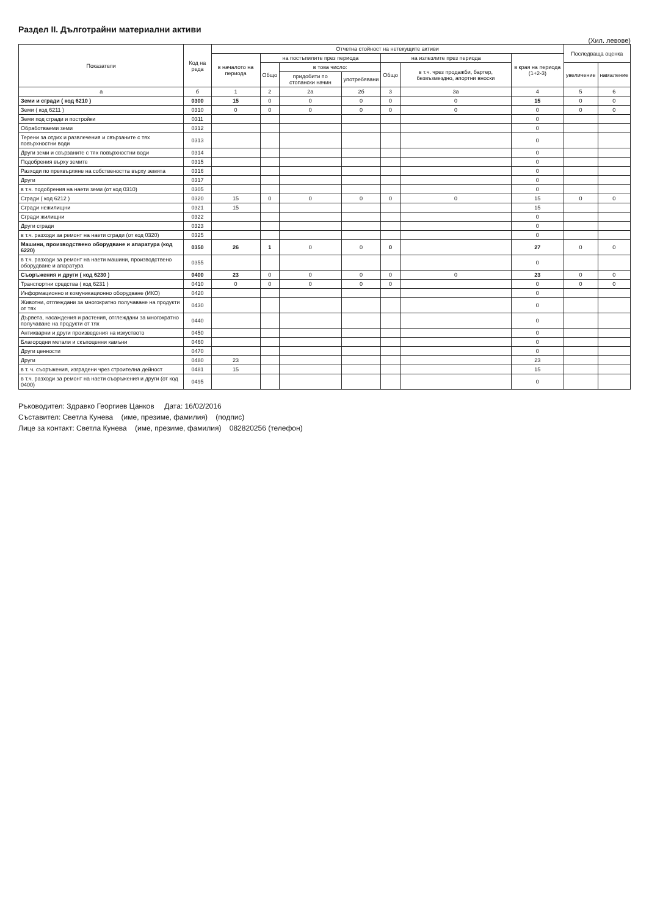Раздел II. Дълготрайни материални активи
(Хил. левове)
| Показатели | Код на реда | Отчетна стойност на нетекущите активи | | | | | | | Последваща оценка | |
| --- | --- | --- | --- | --- | --- | --- | --- | --- | --- | --- |
| | | в началото на периода | на постъпилите през периода | | | на излезлите през периода | | в края на периода (1+2-3) | | |
| | | | Общо | в това число: | | Общо | в т.ч. чрез продажби, бартер, безвъзмездно, апортни вноски | | увеличение | намаление |
| | | | | придобити по стопански начин | употребявани | | | | | |
| а | б | 1 | 2 | 2а | 2б | 3 | 3а | 4 | 5 | 6 |
| Земи и сгради ( код 6210 ) | 0300 | 15 | 0 | 0 | 0 | 0 | 0 | 15 | 0 | 0 |
| Земи ( код 6211 ) | 0310 | 0 | 0 | 0 | 0 | 0 | 0 | 0 | 0 | 0 |
| Земи под сгради и постройки | 0311 | | | | | | | 0 | | |
| Обработваеми земи | 0312 | | | | | | | 0 | | |
| Терени за отдих и развлечения и свързаните с тях повърхностни води | 0313 | | | | | | | 0 | | |
| Други земи и свързаните с тях повърхностни води | 0314 | | | | | | | 0 | | |
| Подобрения върху земите | 0315 | | | | | | | 0 | | |
| Разходи по прехвърляне на собствеността върху земята | 0316 | | | | | | | 0 | | |
| Други | 0317 | | | | | | | 0 | | |
| в т.ч. подобрения на наети земи (от код 0310) | 0305 | | | | | | | 0 | | |
| Сгради ( код 6212 ) | 0320 | 15 | 0 | 0 | 0 | 0 | 0 | 15 | 0 | 0 |
| Сгради нежилищни | 0321 | 15 | | | | | | 15 | | |
| Сгради жилищни | 0322 | | | | | | | 0 | | |
| Други сгради | 0323 | | | | | | | 0 | | |
| в т.ч. разходи за ремонт на наети сгради (от код 0320) | 0325 | | | | | | | 0 | | |
| Машини, производствено оборудване и апаратура (код 6220) | 0350 | 26 | 1 | 0 | 0 | 0 | | 27 | 0 | 0 |
| в т.ч. разходи за ремонт на наети машини, производствено оборудване и апаратура | 0355 | | | | | | | 0 | | |
| Съоръжения и други ( код 6230 ) | 0400 | 23 | 0 | 0 | 0 | 0 | 0 | 23 | 0 | 0 |
| Транспортни средства ( код 6231 ) | 0410 | 0 | 0 | 0 | 0 | 0 | | 0 | 0 | 0 |
| Информационно и комуникационно оборудване (ИКО) | 0420 | | | | | | | 0 | | |
| Животни, отглеждани за многократно получаване на продукти от тях | 0430 | | | | | | | 0 | | |
| Дървета, насаждения и растения, отглеждани за многократно получаване на продукти от тях | 0440 | | | | | | | 0 | | |
| Антикварни и други произведения на изкуството | 0450 | | | | | | | 0 | | |
| Благородни метали и скъпоценни камъни | 0460 | | | | | | | 0 | | |
| Други ценности | 0470 | | | | | | | 0 | | |
| Други | 0480 | 23 | | | | | | 23 | | |
| в т. ч. съоръжения, изградени чрез строителна дейност | 0481 | 15 | | | | | | 15 | | |
| в т.ч. разходи за ремонт на наети съоръжения и други (от код 0400) | 0495 | | | | | | | 0 | | |
Ръководител: Здравко Георгиев Цанков Дата: 16/02/2016
Съставител: Светла Кунева (име, презиме, фамилия) (подпис)
Лице за контакт: Светла Кунева (име, презиме, фамилия) 082820256 (телефон)